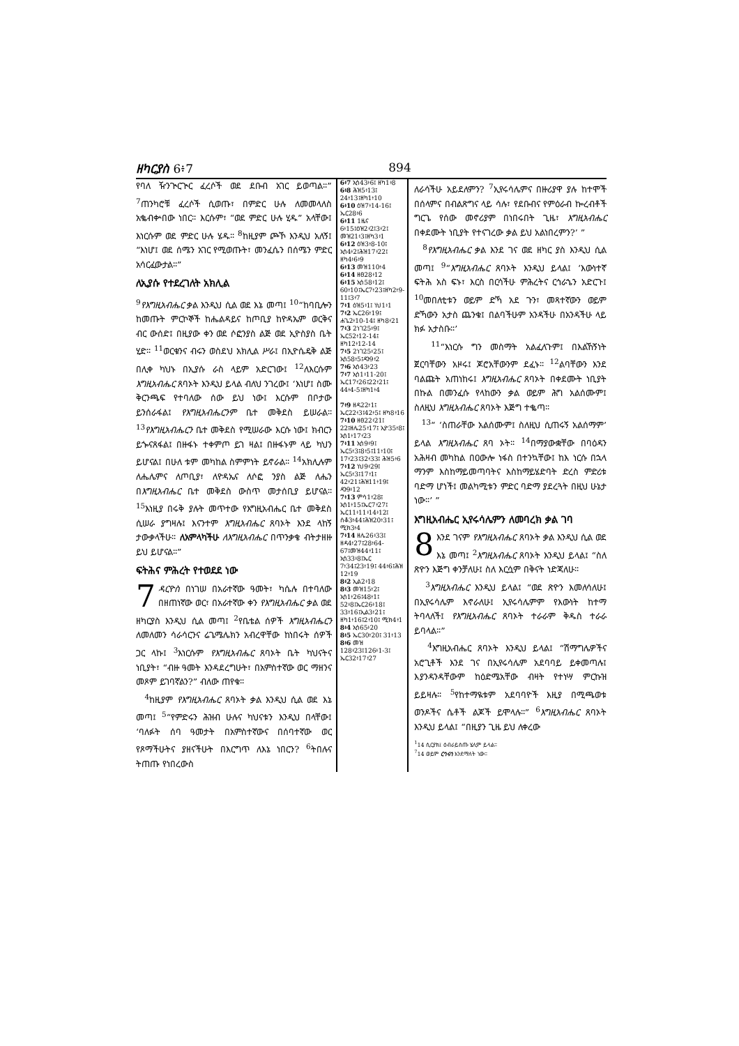ዘካርያስ 6፥7 894
የባለ ዥንጒርጒር ፈረሶች ወደ ደቡብ አገር ይወጣል።” <sup>7</sup>ጠንካሮቹ ፈረሶች ሲወጡ፣ በምድር ሁሉ ለመመላለስ አቈብቍበው ነበር። እርሱም፣ “ወደ ምድር ሁሉ ሂዱ” አላቸው፤ እነርሱም ወደ ምድር ሁሉ ሄዱ። <sup>8</sup>ከዚያም ጮኾ እንዲህ አለኝ፤ “እነሆ፤ ወደ ሰሜን አገር የሚወጡት፣ መንፈሴን በሰሜን ምድር አሳርፈውታል።”
ለኢያሱ የተደረገለት አክሊል
<sup>9</sup> የእግዚአብሔር ቃል እንዲህ ሲል ወደ እኔ መጣ፤ <sup>10</sup>“ከባቢሎን ከመጡት ምርኮኞች ከሔልዳይና ከጦቢያ ከዮዳኤም ወርቅና ብር ውሰድ፤ በዚያው ቀን ወደ ሶፎንያስ ልጅ ወደ ኢዮስያስ ቤት ሂድ። <sup>11</sup>ወርቁንና ብሩን ወስደህ አክሊል ሥራ፤ በኢዮሴዴቅ ልጅ በሊቀ ካህኑ በኢያሱ ራስ ላይም አድርገው፤ <sup>12</sup>ለእርሱም እግዚአብሔር ጸባኦት እንዲህ ይላል ብለህ ንገረው፤ ‘እነሆ፤ ስሙ ቅርንጫፍ የተባለው ሰው ይህ ነው፤ እርሱም በቦታው ይንሰራፋል፤ የእግዚአብሔርንም ቤተ መቅደስ ይሠራል። <sup>13</sup>የእግዚአብሔርን ቤተ መቅደስ የሚሠራው እርሱ ነው፤ ክብርን ይጐናጸፋል፤ በዙፋኑ ተቀምጦ ይገ ዛል፤ በዙፋኑም ላይ ካህን ይሆናል፤ በሁለ ቱም መካከል ስምምነት ይኖራል። <sup>14</sup>አክሊሉም ለሔሌምና ለጦቢያ፣ ለዮዳኤና ለሶፎ ንያስ ልጅ ለሔን በእግዚአብሔር ቤተ መቅደስ ውስጥ መታሰቢያ ይሆናል። <sup>15</sup>እነዚያ በሩቅ ያሉት መጥተው የእግዚአብሔር ቤተ መቅደስ ሲሠራ ያግዛሉ፤ እናንተም እግዚአብሔር ጸባኦት እንደ ላከኝ ታውቃላችሁ። ለአምላካችሁ ለእግዚአብሔር በጥንቃቄ ብትታዘዙ ይህ ይሆናል።”
ፍትሕና ምሕረት የተወደደ ነው
7 ዳርዮስ በነገሠ በአራተኛው ዓመት፣ ካሴሉ በተባለው በዘጠነኛው ወር፣ በአራተኛው ቀን የእግዚአብሔር ቃል ወደ ዘካርያስ እንዲህ ሲል መጣ፤ <sup>2</sup>የቤቴል ሰዎች እግዚአብሔርን ለመለመን ሳራሳርንና ሬጌሜሌክን አብረዋቸው ከነበሩት ሰዎች ጋር ላኩ፤ <sup>3</sup>እነርሱም የእግዚአብሔር ጸባኦት ቤት ካህናትና ነቢያት፣ “ብዙ ዓመት እንዳደረግሁት፣ በአምስተኛው ወር ማዘንና መጾም ይገባኛልን?” ብለው ጠየቁ።
<sup>4</sup> ከዚያም የእግዚአብሔር ጸባኦት ቃል እንዲህ ሲል ወደ እኔ መጣ፤ <sup>5</sup>“የምድሩን ሕዝብ ሁሉና ካህናቱን እንዲህ በላቸው፤ ‘ባለፉት ሰባ ዓመታት በአምስተኛውና በሰባተኛው ወር የጾማችሁትና ያዘናችሁት በእርግጥ ለእኔ ነበርን? <sup>6</sup>ትበሉና ትጠጡ የነበረውስ
6፥7 ኢሳ43፥6፤ ዘካ1፥8
6፥8 ሕዝ5፥13፤ 24፥13፤ዘካ1፥10
6፥10 ዕዝ7፥14-16፤ ኤር28፥6
6፥11 1ዜና 6፥15፤ዕዝ2፥2፤3፥2፤ መዝ21፥3፤ዘካ3፥1
6፥12 ዕዝ3፥8-10፤ ኢሳ4፥2፤ሕዝ17፥22፤ ዘካ4፥6፥9
6፥13 መዝ110፥4
6፥14 ዘፀ28፥12
6፥15 ኢሳ58፥12፤ 60፥10፤ኤር7፥23፤ዘካ2፥9-11፤3፥7
7፥1 ዕዝ5፥1፤ ነህ1፥1
7፥2 ኤር26፥19፤ ሐጌ2፥10-14፤ ዘካ8፥21
7፥3 2ነገ25፥9፤ ኤር52፥12-14፤ ዘካ12፥12-14
7፥5 2ነገ25፥25፤ ኢሳ58፥5፤ዳን9፥2
7፥6 ኢሳ43፥23
7፥7 ኢሳ1፥11-20፤ ኤር17፥26፤22፥21፤ 44፥4-5፤ዘካ1፥4
7፥9 ዘዳ22፥1፤ ኤር22፥3፤42፥5፤ ዘካ8፥16
7፥10 ዘፀ22፥21፤ 22፤ዘሌ25፥17፤ ኢዮ35፥8፤ ኢሳ1፥17፥23
7፥11 ኢሳ9፥9፤ ኤር5፥3፤8፥5፤11፥10፤ 17፥23፤32፥33፤ ሕዝ5፥6
7፥12 ነህ9፥29፤ ኤር5፥3፤17፥1፤ 42፥21፤ሕዝ11፥19፤ ዳን9፥12
7፥13 ምሳ1፥28፤ ኢሳ1፥15፤ኤር7፥27፤ ኤር11፥11፥14፥12፤ ሰቆ3፥44፤ሕዝ20፥31፤ ሚክ3፥4
7፥14 ዘሌ26፥33፤ ዘዳ4፥27፤28፥64-67፤መዝ44፥11፤ ኢሳ33፥8፤ኤር 7፥34፤23፥19፤ 44፥6፤ሕዝ 12፥19
8፥2 ኢል2፥18
8፥3 መዝ15፥2፤ ኢሳ1፥26፤48፥1፤ 52፥8፤ኤር26፥18፤ 33፥16፤ኢል3፥21፤ ዘካ1፥16፤2፥10፤ ሚክ4፥1
8፥4 ኢሳ65፥20
8፥5 ኤር30፥20፤ 31፥13
8፥6 መዝ 128፥23፤126፥1-3፤ ኤር32፥17፥27
ለራሳችሁ አይደለምን? <sup>7</sup>ኢየሩሳሌምና በዙሪያዋ ያሉ ከተሞች በሰላምና በብልጽግና ላይ ሳሉ፣ የደቡብና የምዕራብ ኰረብቶች ግርጌ የሰው መኖሪያም በነበሩበት ጊዜ፣ እግዚአብሔር በቀደሙት ነቢያት የተናገረው ቃል ይህ አልነበረምን?’ ”
<sup>8</sup> የእግዚአብሔር ቃል እንደ ገና ወደ ዘካር ያስ እንዲህ ሲል መጣ፤ <sup>9</sup>“እግዚአብሔር ጸባኦት እንዲህ ይላል፤ ‘እውነተኛ ፍትሕ አስ ፍኑ፣ እርስ በርሳችሁ ምሕረትና ርኅራኄን አድርጉ፤ <sup>10</sup>መበለቲቱን ወይም ድኻ አደ ጉን፣ መጻተኛውን ወይም ድኻውን አታስ ጨንቁ፤ በልባችሁም አንዳችሁ በአንዳችሁ ላይ ክፉ አታስቡ።’
<sup>11</sup> “እነርሱ ግን መስማት አልፈለጉም፤ በእልኸኝነት ጀርባቸውን አዞሩ፤ ጆሮአቸውንም ደፈኑ። <sup>12</sup>ልባቸውን እንደ ባልጩት አጠነከሩ፤ እግዚአብሔር ጸባኦት በቀደሙት ነቢያት በኩል በመንፈሱ የላከውን ቃል ወይም ሕግ አልሰሙም፤ ስለዚህ እግዚአብሔር ጸባኦት እጅግ ተቈጣ።
<sup>13</sup> “ ‘ስጠራቸው አልሰሙም፤ ስለዚህ ሲጠሩኝ አልሰማም’ ይላል እግዚአብሔር ጸባ ኦት። <sup>14</sup>በማያውቋቸው በባዕዳን አሕዛብ መካከል በዐውሎ ነፋስ በተንኳቸው፤ ከእ ነርሱ በኋላ ማንም እስከማይመጣባትና እስከማይሄድባት ድረስ ምድሪቱ ባድማ ሆነች፤ መልካሚቱን ምድር ባድማ ያደረጓት በዚህ ሁኔታ ነው።’ ”
እግዚአብሔር ኢየሩሳሌምን ለመባረክ ቃል ገባ
8 እንደ ገናም የእግዚአብሔር ጸባኦት ቃል እንዲህ ሲል ወደ እኔ መጣ፤ <sup>2</sup>እግዚአብሔር ጸባኦት እንዲህ ይላል፤ “ስለ ጽዮን እጅግ ቀንቻለሁ፤ ስለ እርሷም በቅናት ነድጃለሁ።
<sup>3</sup> እግዚአብሔር እንዲህ ይላል፤ “ወደ ጽዮን እመለሳለሁ፤ በኢየሩሳሌም እኖራለሁ፤ ኢየሩሳሌምም የእውነት ከተማ ትባላለች፤ የእግዚአብሔር ጸባኦት ተራራም ቅዱስ ተራራ ይባላል።”
<sup>4</sup> እግዚአብሔር ጸባኦት እንዲህ ይላል፤ “ሽማግሌዎችና አሮጊቶች እንደ ገና በኢየሩሳሌም አደባባይ ይቀመጣሉ፤ እያንዳንዳቸውም ከዕድሜአቸው ብዛት የተነሣ ምርኩዝ ይይዛሉ። <sup>5</sup>የከተማዪቱም አደባባዮች እዚያ በሚጫወቱ ወንዶችና ሴቶች ልጆች ይሞላሉ።” <sup>6</sup>እግዚአብሔር ጸባኦት እንዲህ ይላል፤ “በዚያን ጊዜ ይህ ለቀረው
<sup>1</sup> 14 ሲርያክ፤ ዕብራይስጡ ሄሊም ይላል።
<sup>7</sup> 14 ወይም ርኅሩኅ እንደማለት ነው።